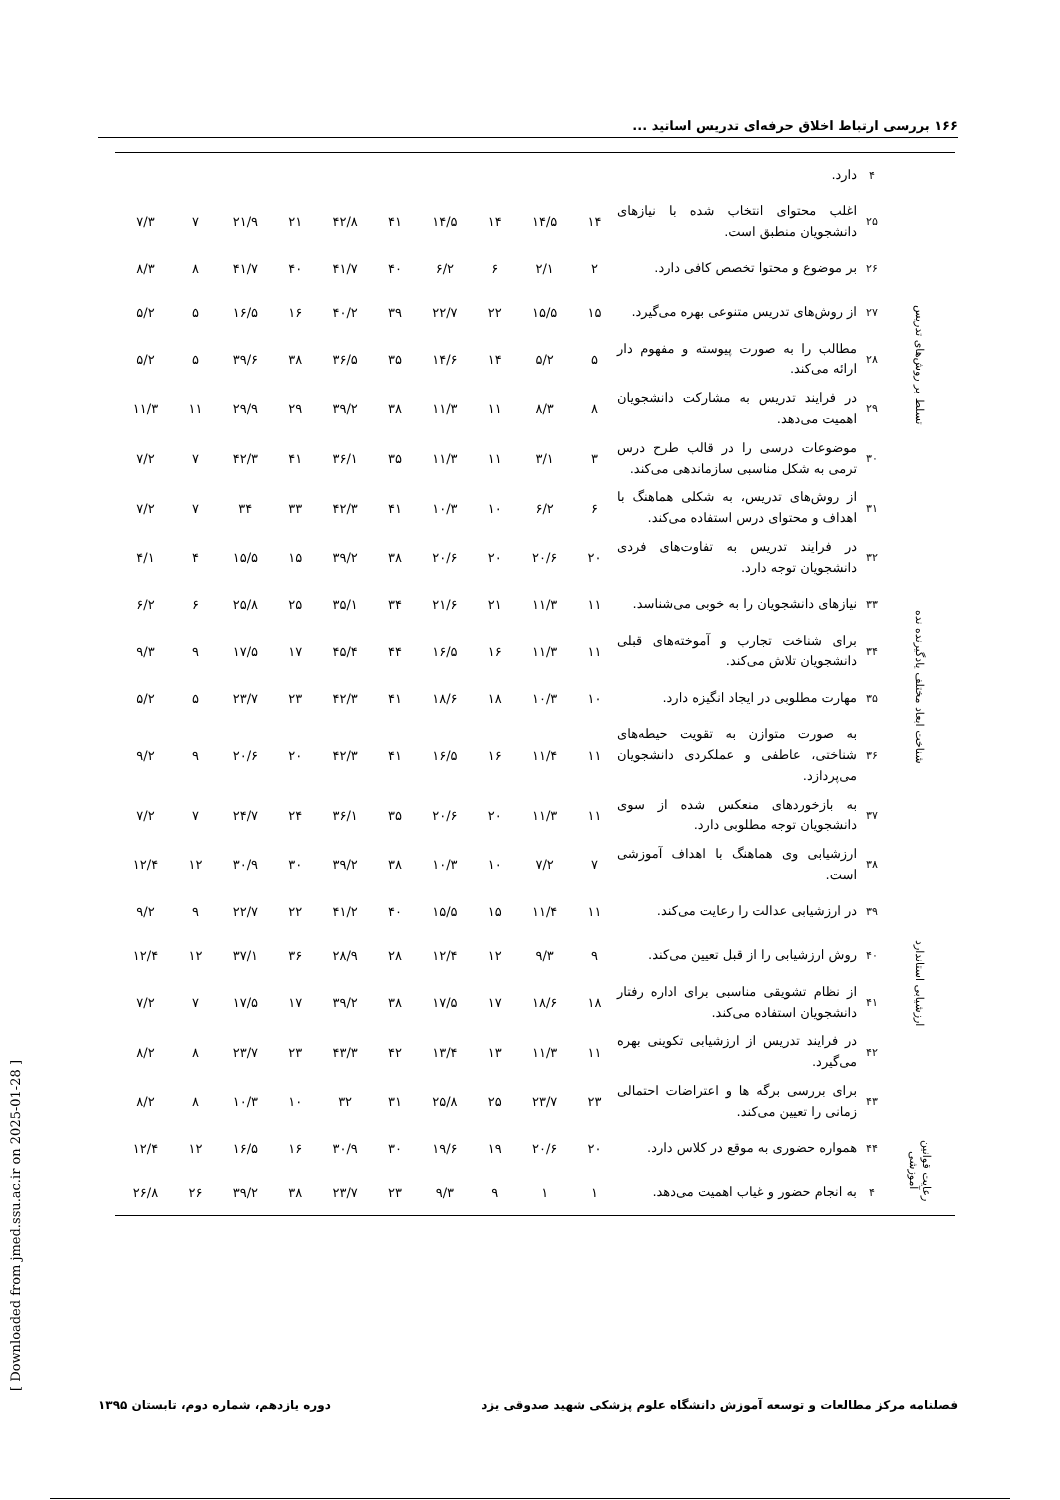۱۶۶ بررسی ارتباط اخلاق حرفه‌ای تدریس اساتید ...
| | ۴ | دارد. | | | | | | | | | | |
| تسلط بر روش‌های تدریس | ۲۵ | اغلب محتوای انتخاب شده با نیازهای دانشجویان منطبق است. | ۱۴ | ۱۴/۵ | ۱۴ | ۱۴/۵ | ۴۱ | ۴۲/۸ | ۲۱ | ۲۱/۹ | ۷ | ۷/۳ |
| | ۲۶ | بر موضوع و محتوا تخصص کافی دارد. | ۲ | ۲/۱ | ۶ | ۶/۲ | ۴۰ | ۴۱/۷ | ۴۰ | ۴۱/۷ | ۸ | ۸/۳ |
| | ۲۷ | از روش‌های تدریس متنوعی بهره می‌گیرد. | ۱۵ | ۱۵/۵ | ۲۲ | ۲۲/۷ | ۳۹ | ۴۰/۲ | ۱۶ | ۱۶/۵ | ۵ | ۵/۲ |
| | ۲۸ | مطالب را به صورت پیوسته و مفهوم دار ارائه می‌کند. | ۵ | ۵/۲ | ۱۴ | ۱۴/۶ | ۳۵ | ۳۶/۵ | ۳۸ | ۳۹/۶ | ۵ | ۵/۲ |
| | ۲۹ | در فرایند تدریس به مشارکت دانشجویان اهمیت می‌دهد. | ۸ | ۸/۳ | ۱۱ | ۱۱/۳ | ۳۸ | ۳۹/۲ | ۲۹ | ۲۹/۹ | ۱۱ | ۱۱/۳ |
| | ۳۰ | موضوعات درسی را در قالب طرح درس ترمی به شکل مناسبی سازماندهی می‌کند. | ۳ | ۳/۱ | ۱۱ | ۱۱/۳ | ۳۵ | ۳۶/۱ | ۴۱ | ۴۲/۳ | ۷ | ۷/۲ |
| | ۳۱ | از روش‌های تدریس، به شکلی هماهنگ با اهداف و محتوای درس استفاده می‌کند. | ۶ | ۶/۲ | ۱۰ | ۱۰/۳ | ۴۱ | ۴۲/۳ | ۳۳ | ۳۴ | ۷ | ۷/۲ |
| شناخت ابعاد مختلف یادگیرنده نده | ۳۲ | در فرایند تدریس به تفاوت‌های فردی دانشجویان توجه دارد. | ۲۰ | ۲۰/۶ | ۲۰ | ۲۰/۶ | ۳۸ | ۳۹/۲ | ۱۵ | ۱۵/۵ | ۴ | ۴/۱ |
| | ۳۳ | نیازهای دانشجویان را به خوبی می‌شناسد. | ۱۱ | ۱۱/۳ | ۲۱ | ۲۱/۶ | ۳۴ | ۳۵/۱ | ۲۵ | ۲۵/۸ | ۶ | ۶/۲ |
| | ۳۴ | برای شناخت تجارب و آموخته‌های قبلی دانشجویان تلاش می‌کند. | ۱۱ | ۱۱/۳ | ۱۶ | ۱۶/۵ | ۴۴ | ۴۵/۴ | ۱۷ | ۱۷/۵ | ۹ | ۹/۳ |
| | ۳۵ | مهارت مطلوبی در ایجاد انگیزه دارد. | ۱۰ | ۱۰/۳ | ۱۸ | ۱۸/۶ | ۴۱ | ۴۲/۳ | ۲۳ | ۲۳/۷ | ۵ | ۵/۲ |
| | ۳۶ | به صورت متوازن به تقویت حیطه‌های شناختی، عاطفی و عملکردی دانشجویان می‌پردازد. | ۱۱ | ۱۱/۴ | ۱۶ | ۱۶/۵ | ۴۱ | ۴۲/۳ | ۲۰ | ۲۰/۶ | ۹ | ۹/۲ |
| | ۳۷ | به بازخوردهای منعکس شده از سوی دانشجویان توجه مطلوبی دارد. | ۱۱ | ۱۱/۳ | ۲۰ | ۲۰/۶ | ۳۵ | ۳۶/۱ | ۲۴ | ۲۴/۷ | ۷ | ۷/۲ |
| ارزشیابی استاندارد | ۳۸ | ارزشیابی وی هماهنگ با اهداف آموزشی است. | ۷ | ۷/۲ | ۱۰ | ۱۰/۳ | ۳۸ | ۳۹/۲ | ۳۰ | ۳۰/۹ | ۱۲ | ۱۲/۴ |
| | ۳۹ | در ارزشیابی عدالت را رعایت می‌کند. | ۱۱ | ۱۱/۴ | ۱۵ | ۱۵/۵ | ۴۰ | ۴۱/۲ | ۲۲ | ۲۲/۷ | ۹ | ۹/۲ |
| | ۴۰ | روش ارزشیابی را از قبل تعیین می‌کند. | ۹ | ۹/۳ | ۱۲ | ۱۲/۴ | ۲۸ | ۲۸/۹ | ۳۶ | ۳۷/۱ | ۱۲ | ۱۲/۴ |
| | ۴۱ | از نظام تشویقی مناسبی برای اداره رفتار دانشجویان استفاده می‌کند. | ۱۸ | ۱۸/۶ | ۱۷ | ۱۷/۵ | ۳۸ | ۳۹/۲ | ۱۷ | ۱۷/۵ | ۷ | ۷/۲ |
| | ۴۲ | در فرایند تدریس از ارزشیابی تکوینی بهره می‌گیرد. | ۱۱ | ۱۱/۳ | ۱۳ | ۱۳/۴ | ۴۲ | ۴۳/۳ | ۲۳ | ۲۳/۷ | ۸ | ۸/۲ |
| | ۴۳ | برای بررسی برگه ها و اعتراضات احتمالی زمانی را تعیین می‌کند. | ۲۳ | ۲۳/۷ | ۲۵ | ۲۵/۸ | ۳۱ | ۳۲ | ۱۰ | ۱۰/۳ | ۸ | ۸/۲ |
| رعایت قوانین آموزشی | ۴۴ | همواره حضوری به موقع در کلاس دارد. | ۲۰ | ۲۰/۶ | ۱۹ | ۱۹/۶ | ۳۰ | ۳۰/۹ | ۱۶ | ۱۶/۵ | ۱۲ | ۱۲/۴ |
| | ۴ | به انجام حضور و غیاب اهمیت می‌دهد. | ۱ | ۱ | ۹ | ۹/۳ | ۲۳ | ۲۳/۷ | ۳۸ | ۳۹/۲ | ۲۶ | ۲۶/۸ |
[ Downloaded from jmed.ssu.ac.ir on 2025-01-28 ]
فصلنامه مرکز مطالعات و توسعه آموزش دانشگاه علوم پزشکی شهید صدوقی یزد دوره یازدهم، شماره دوم، تابستان ۱۳۹۵